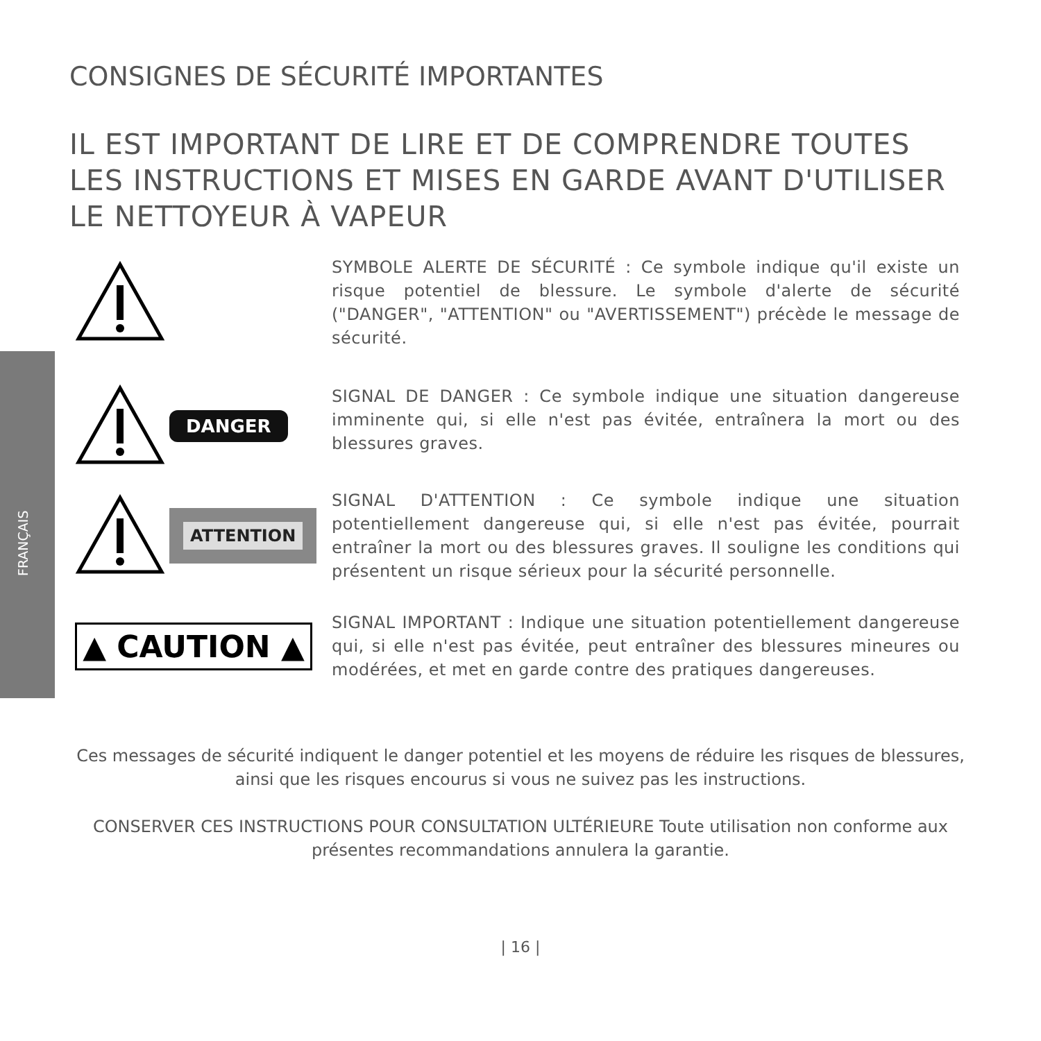FRANÇAIS
CONSIGNES DE SÉCURITÉ IMPORTANTES
IL EST IMPORTANT DE LIRE ET DE COMPRENDRE TOUTES LES INSTRUCTIONS ET MISES EN GARDE AVANT D'UTILISER LE NETTOYEUR À VAPEUR
SYMBOLE ALERTE DE SÉCURITÉ : Ce symbole indique qu'il existe un risque potentiel de blessure. Le symbole d'alerte de sécurité ("DANGER", "ATTENTION" ou "AVERTISSEMENT") précède le message de sécurité.
DANGER
SIGNAL DE DANGER : Ce symbole indique une situation dangereuse imminente qui, si elle n'est pas évitée, entraînera la mort ou des blessures graves.
ATTENTION
SIGNAL D'ATTENTION : Ce symbole indique une situation potentiellement dangereuse qui, si elle n'est pas évitée, pourrait entraîner la mort ou des blessures graves. Il souligne les conditions qui présentent un risque sérieux pour la sécurité personnelle.
▲ CAUTION ▲
SIGNAL IMPORTANT : Indique une situation potentiellement dangereuse qui, si elle n'est pas évitée, peut entraîner des blessures mineures ou modérées, et met en garde contre des pratiques dangereuses.
Ces messages de sécurité indiquent le danger potentiel et les moyens de réduire les risques de blessures, ainsi que les risques encourus si vous ne suivez pas les instructions.
CONSERVER CES INSTRUCTIONS POUR CONSULTATION ULTÉRIEURE Toute utilisation non conforme aux présentes recommandations annulera la garantie.
| 16 |